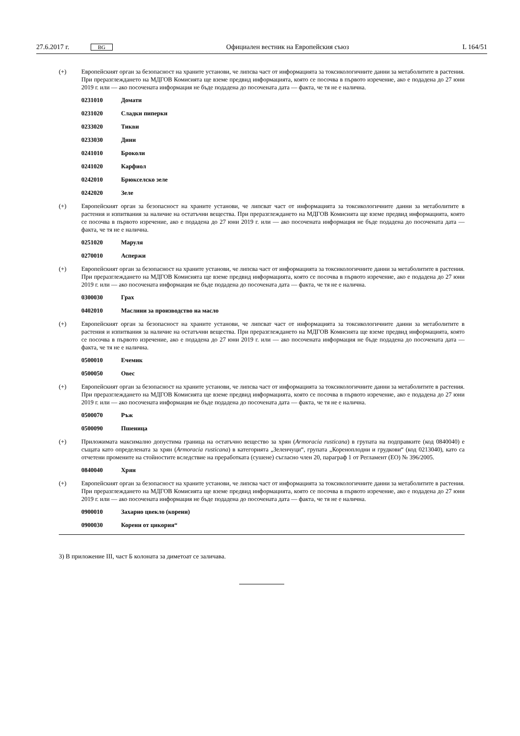27.6.2017 г. BG Официален вестник на Европейския съюз L 164/51
(+) Европейският орган за безопасност на храните установи, че липсва част от информацията за токсикологичните данни за метаболитите в растения. При преразглеждането на МДГОВ Комисията ще вземе предвид информацията, която се посочва в първото изречение, ако е подадена до 27 юни 2019 г. или — ако посочената информация не бъде подадена до посочената дата — факта, че тя не е налична.
0231010 Домати
0231020 Сладки пиперки
0233020 Тикви
0233030 Дини
0241010 Броколи
0241020 Карфиол
0242010 Брюкселско зеле
0242020 Зеле
(+) Европейският орган за безопасност на храните установи, че липсват част от информацията за токсикологичните данни за метаболитите в растения и изпитвания за наличие на остатъчни вещества. При преразглеждането на МДГОВ Комисията ще вземе предвид информацията, която се посочва в първото изречение, ако е подадена до 27 юни 2019 г. или — ако посочената информация не бъде подадена до посочената дата — факта, че тя не е налична.
0251020 Маруля
0270010 Аспержи
(+) Европейският орган за безопасност на храните установи, че липсва част от информацията за токсикологичните данни за метаболитите в растения. При преразглеждането на МДГОВ Комисията ще вземе предвид информацията, която се посочва в първото изречение, ако е подадена до 27 юни 2019 г. или — ако посочената информация не бъде подадена до посочената дата — факта, че тя не е налична.
0300030 Грах
0402010 Маслини за производство на масло
(+) Европейският орган за безопасност на храните установи, че липсват част от информацията за токсикологичните данни за метаболитите в растения и изпитвания за наличие на остатъчни вещества. При преразглеждането на МДГОВ Комисията ще вземе предвид информацията, която се посочва в първото изречение, ако е подадена до 27 юни 2019 г. или — ако посочената информация не бъде подадена до посочената дата — факта, че тя не е налична.
0500010 Ечемик
0500050 Овес
(+) Европейският орган за безопасност на храните установи, че липсва част от информацията за токсикологичните данни за метаболитите в растения. При преразглеждането на МДГОВ Комисията ще вземе предвид информацията, която се посочва в първото изречение, ако е подадена до 27 юни 2019 г. или — ако посочената информация не бъде подадена до посочената дата — факта, че тя не е налична.
0500070 Ръж
0500090 Пшеница
(+) Приложимата максимално допустима граница на остатъчно вещество за хрян (Armoracia rusticana) в групата на подправките (код 0840040) е същата като определената за хрян (Armoracia rusticana) в категорията „Зеленчуци“, групата „Кореноплодни и грудкови“ (код 0213040), като са отчетени промените на стойностите вследствие на преработката (сушене) съгласно член 20, параграф 1 от Регламент (ЕО) № 396/2005.
0840040 Хрян
(+) Европейският орган за безопасност на храните установи, че липсва част от информацията за токсикологичните данни за метаболитите в растения. При преразглеждането на МДГОВ Комисията ще вземе предвид информацията, която се посочва в първото изречение, ако е подадена до 27 юни 2019 г. или — ако посочената информация не бъде подадена до посочената дата — факта, че тя не е налична.
0900010 Захарно цвекло (корени)
0900030 Корени от цикория“
3) В приложение III, част Б колоната за диметоат се заличава.